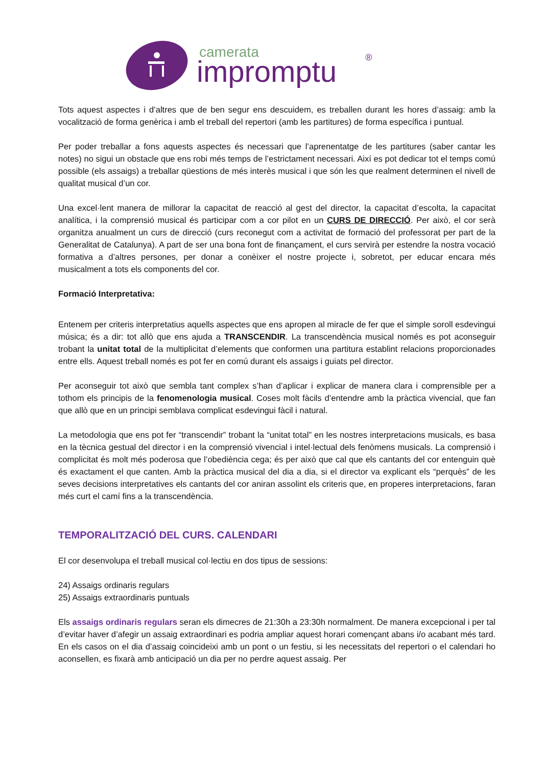camerata
impromptu
®
Tots aquest aspectes i d’altres que de ben segur ens descuidem, es treballen durant les hores d’assaig: amb la vocalització de forma genèrica i amb el treball del repertori (amb les partitures) de forma específica i puntual.
Per poder treballar a fons aquests aspectes és necessari que l’aprenentatge de les partitures (saber cantar les notes) no sigui un obstacle que ens robi més temps de l’estrictament necessari. Així es pot dedicar tot el temps comú possible (els assaigs) a treballar qüestions de més interès musical i que són les que realment determinen el nivell de qualitat musical d’un cor.
Una excel·lent manera de millorar la capacitat de reacció al gest del director, la capacitat d’escolta, la capacitat analítica, i la comprensió musical és participar com a cor pilot en un CURS DE DIRECCIÓ. Per això, el cor serà organitza anualment un curs de direcció (curs reconegut com a activitat de formació del professorat per part de la Generalitat de Catalunya). A part de ser una bona font de finançament, el curs servirà per estendre la nostra vocació formativa a d’altres persones, per donar a conèixer el nostre projecte i, sobretot, per educar encara més musicalment a tots els components del cor.
Formació Interpretativa:
Entenem per criteris interpretatius aquells aspectes que ens apropen al miracle de fer que el simple soroll esdevingui música; és a dir: tot allò que ens ajuda a TRANSCENDIR. La transcendència musical només es pot aconseguir trobant la unitat total de la multiplicitat d’elements que conformen una partitura establint relacions proporcionades entre ells. Aquest treball només es pot fer en comú durant els assaigs i guiats pel director.
Per aconseguir tot això que sembla tant complex s’han d’aplicar i explicar de manera clara i comprensible per a tothom els principis de la fenomenologia musical. Coses molt fàcils d’entendre amb la pràctica vivencial, que fan que allò que en un principi semblava complicat esdevingui fàcil i natural.
La metodologia que ens pot fer “transcendir” trobant la “unitat total” en les nostres interpretacions musicals, es basa en la tècnica gestual del director i en la comprensió vivencial i intel·lectual dels fenòmens musicals. La comprensió i complicitat és molt més poderosa que l’obediència cega; és per això que cal que els cantants del cor entenguin què és exactament el que canten. Amb la pràctica musical del dia a dia, si el director va explicant els “perquès” de les seves decisions interpretatives els cantants del cor aniran assolint els criteris que, en properes interpretacions, faran més curt el camí fins a la transcendència.
TEMPORALITZACIÓ DEL CURS. CALENDARI
El cor desenvolupa el treball musical col·lectiu en dos tipus de sessions:
24) Assaigs ordinaris regulars
25) Assaigs extraordinaris puntuals
Els assaigs ordinaris regulars seran els dimecres de 21:30h a 23:30h normalment. De manera excepcional i per tal d’evitar haver d’afegir un assaig extraordinari es podria ampliar aquest horari començant abans i/o acabant més tard. En els casos on el dia d’assaig coincideixi amb un pont o un festiu, si les necessitats del repertori o el calendari ho aconsellen, es fixarà amb anticipació un dia per no perdre aquest assaig. Per